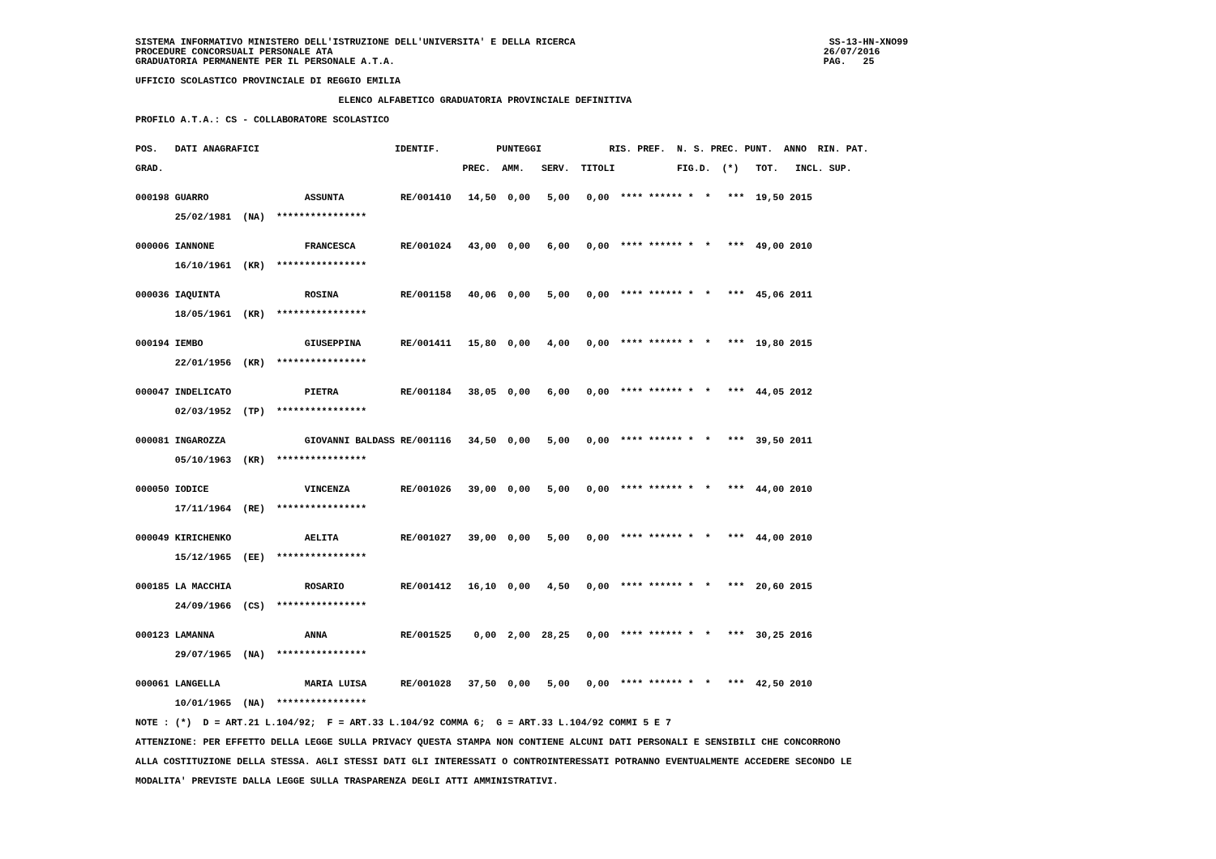SISTEMA INFORMATIVO MINISTERO DELL'ISTRUZIONE DELL'UNIVERSITA' E DELLA RICERCA SS-13-HN-XNO99 PROCEDURE CONCORSUALI PERSONALE ATA 26/07/2016 GRADUATORIA PERMANENTE PER IL PERSONALE A.T.A. PAG. 25 UFFICIO SCOLASTICO PROVINCIALE DI REGGIO EMILIA ELENCO ALFABETICO GRADUATORIA PROVINCIALE DEFINITIVA PROFILO A.T.A.: CS - COLLABORATORE SCOLASTICO POS. DATI ANAGRAFICI IDENTIF. PUNTEGGI RIS. PREF. N. S. PREC. PUNT. ANNO RIN. PAT. GRAD. PREC. AMM. SERV. TITOLI FIG.D. (*) TOT. INCL. SUP. 000198 GUARRO ASSUNTA RE/001410 14,50 0,00 5,00 0,00 **** ****** * * *** 19,50 2015 25/02/1981 (NA) **************** 000006 IANNONE FRANCESCA RE/001024 43,00 0,00 6,00 0,00 **** ****** * * *** 49,00 2010 16/10/1961 (KR) **************** 000036 IAQUINTA ROSINA RE/001158 40,06 0,00 5,00 0,00 **** ****** * * *** 45,06 2011 18/05/1961 (KR) **************** 000194 IEMBO GIUSEPPINA RE/001411 15,80 0,00 4,00 0,00 **** ****** * * *** 19,80 2015 22/01/1956 (KR) **************** 000047 INDELICATO PIETRA RE/001184 38,05 0,00 6,00 0,00 **** ****** * * *** 44,05 2012 02/03/1952 (TP) **************** 000081 INGAROZZA GIOVANNI BALDASS RE/001116 34,50 0,00 5,00 0,00 **** ****** * * *** 39,50 2011 05/10/1963 (KR) **************** 000050 IODICE VINCENZA RE/001026 39,00 0,00 5,00 0,00 **** ****** * * *** 44,00 2010 17/11/1964 (RE) **************** 000049 KIRICHENKO AELITA RE/001027 39,00 0,00 5,00 0,00 **** ****** * * *** 44,00 2010 15/12/1965 (EE) **************** 000185 LA MACCHIA ROSARIO RE/001412 16,10 0,00 4,50 0,00 **** ****** * * *** 20,60 2015 24/09/1966 (CS) **************** 000123 LAMANNA ANNA RE/001525 0,00 2,00 28,25 0,00 **** ****** * * *** 30,25 2016 29/07/1965 (NA) **************** 000061 LANGELLA MARIA LUISA RE/001028 37,50 0,00 5,00 0,00 **** ****** * * *** 42,50 2010 10/01/1965 (NA) **************** NOTE : (*) D = ART.21 L.104/92; F = ART.33 L.104/92 COMMA 6; G = ART.33 L.104/92 COMMI 5 E 7 ATTENZIONE: PER EFFETTO DELLA LEGGE SULLA PRIVACY QUESTA STAMPA NON CONTIENE ALCUNI DATI PERSONALI E SENSIBILI CHE CONCORRONO ALLA COSTITUZIONE DELLA STESSA. AGLI STESSI DATI GLI INTERESSATI O CONTROINTERESSATI POTRANNO EVENTUALMENTE ACCEDERE SECONDO LE MODALITA' PREVISTE DALLA LEGGE SULLA TRASPARENZA DEGLI ATTI AMMINISTRATIVI.